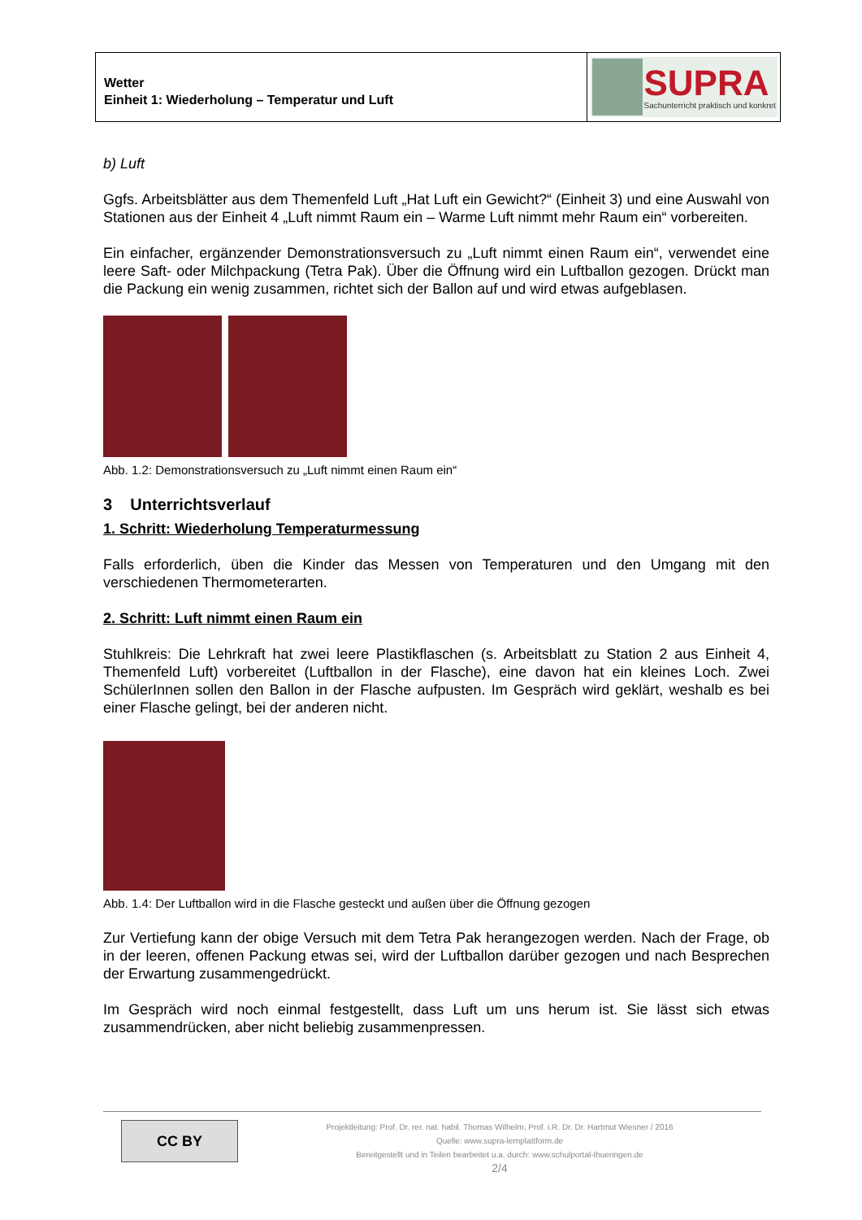Wetter
Einheit 1: Wiederholung – Temperatur und Luft
SUPRA
Sachunterricht praktisch und konkret
b) Luft
Ggfs. Arbeitsblätter aus dem Themenfeld Luft „Hat Luft ein Gewicht?“ (Einheit 3) und eine Auswahl von Stationen aus der Einheit 4 „Luft nimmt Raum ein – Warme Luft nimmt mehr Raum ein“ vorbereiten.
Ein einfacher, ergänzender Demonstrationsversuch zu „Luft nimmt einen Raum ein“, verwendet eine leere Saft- oder Milchpackung (Tetra Pak). Über die Öffnung wird ein Luftballon gezogen. Drückt man die Packung ein wenig zusammen, richtet sich der Ballon auf und wird etwas aufgeblasen.
Abb. 1.2: Demonstrationsversuch zu „Luft nimmt einen Raum ein“
3 Unterrichtsverlauf
1. Schritt: Wiederholung Temperaturmessung
Falls erforderlich, üben die Kinder das Messen von Temperaturen und den Umgang mit den verschiedenen Thermometerarten.
2. Schritt: Luft nimmt einen Raum ein
Stuhlkreis: Die Lehrkraft hat zwei leere Plastikflaschen (s. Arbeitsblatt zu Station 2 aus Einheit 4, Themenfeld Luft) vorbereitet (Luftballon in der Flasche), eine davon hat ein kleines Loch. Zwei SchülerInnen sollen den Ballon in der Flasche aufpusten. Im Gespräch wird geklärt, weshalb es bei einer Flasche gelingt, bei der anderen nicht.
Abb. 1.4: Der Luftballon wird in die Flasche gesteckt und außen über die Öffnung gezogen
Zur Vertiefung kann der obige Versuch mit dem Tetra Pak herangezogen werden. Nach der Frage, ob in der leeren, offenen Packung etwas sei, wird der Luftballon darüber gezogen und nach Besprechen der Erwartung zusammengedrückt.
Im Gespräch wird noch einmal festgestellt, dass Luft um uns herum ist. Sie lässt sich etwas zusammendrücken, aber nicht beliebig zusammenpressen.
CC BY
Projektleitung: Prof. Dr. rer. nat. habil. Thomas Wilhelm, Prof. i.R. Dr. Dr. Hartmut Wiesner / 2016
Quelle: www.supra-lernplattform.de
Bereitgestellt und in Teilen bearbeitet u.a. durch: www.schulportal-thueringen.de
2/4